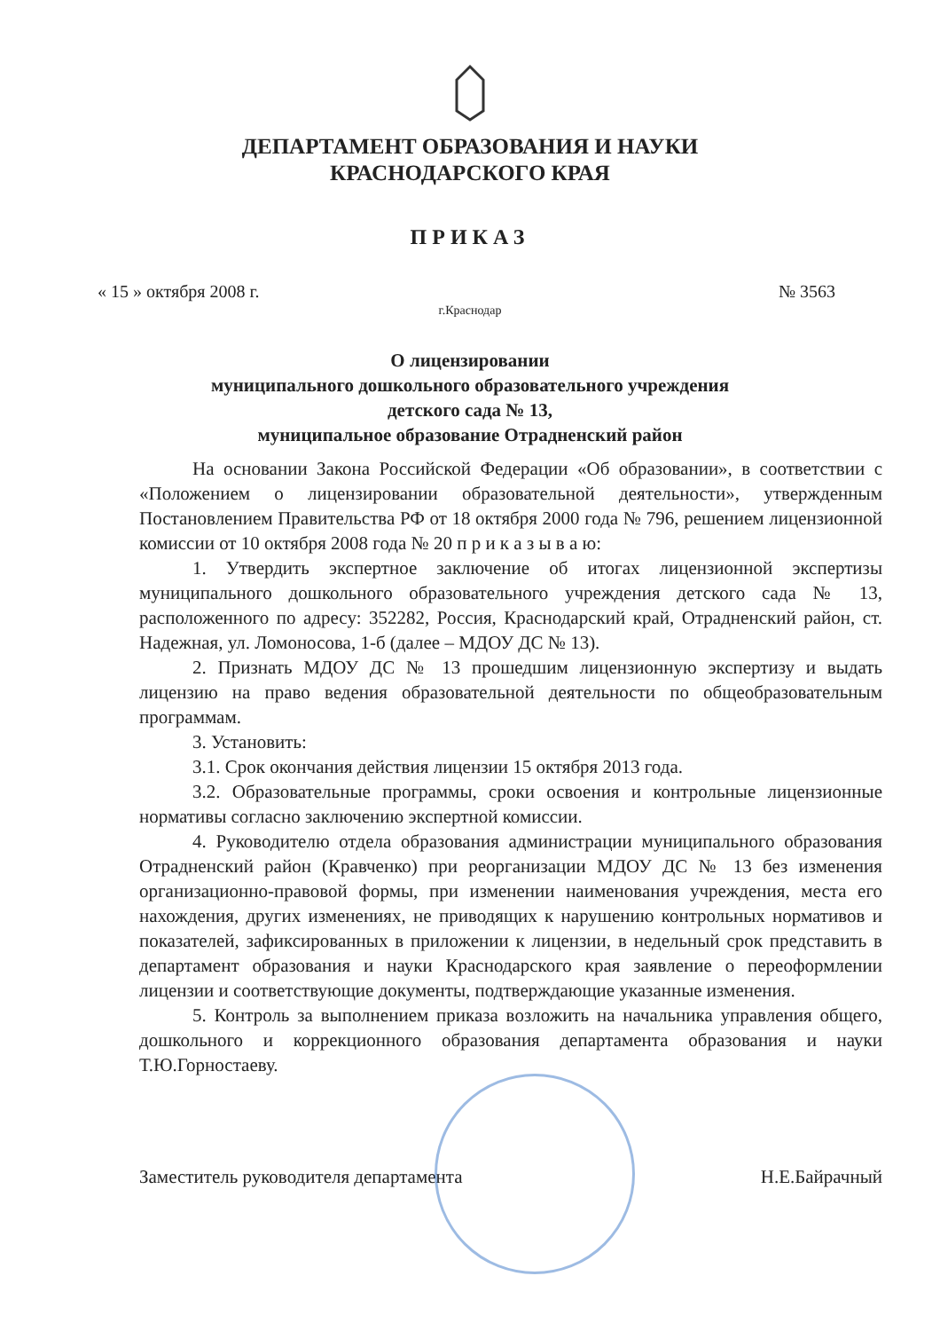ДЕПАРТАМЕНТ ОБРАЗОВАНИЯ И НАУКИ
КРАСНОДАРСКОГО КРАЯ
ПРИКАЗ
« 15 » октября 2008 г. № 3563
г.Краснодар
О лицензировании
муниципального дошкольного образовательного учреждения
детского сада № 13,
муниципальное образование Отрадненский район
На основании Закона Российской Федерации «Об образовании», в соответствии с «Положением о лицензировании образовательной деятельности», утвержденным Постановлением Правительства РФ от 18 октября 2000 года № 796, решением лицензионной комиссии от 10 октября 2008 года № 20 п р и к а з ы в а ю:
1. Утвердить экспертное заключение об итогах лицензионной экспертизы муниципального дошкольного образовательного учреждения детского сада № 13, расположенного по адресу: 352282, Россия, Краснодарский край, Отрадненский район, ст. Надежная, ул. Ломоносова, 1-б (далее – МДОУ ДС № 13).
2. Признать МДОУ ДС № 13 прошедшим лицензионную экспертизу и выдать лицензию на право ведения образовательной деятельности по общеобразовательным программам.
3. Установить:
3.1. Срок окончания действия лицензии 15 октября 2013 года.
3.2. Образовательные программы, сроки освоения и контрольные лицензионные нормативы согласно заключению экспертной комиссии.
4. Руководителю отдела образования администрации муниципального образования Отрадненский район (Кравченко) при реорганизации МДОУ ДС № 13 без изменения организационно-правовой формы, при изменении наименования учреждения, места его нахождения, других изменениях, не приводящих к нарушению контрольных нормативов и показателей, зафиксированных в приложении к лицензии, в недельный срок представить в департамент образования и науки Краснодарского края заявление о переоформлении лицензии и соответствующие документы, подтверждающие указанные изменения.
5. Контроль за выполнением приказа возложить на начальника управления общего, дошкольного и коррекционного образования департамента образования и науки Т.Ю.Горностаеву.
Заместитель руководителя департамента Н.Е.Байрачный